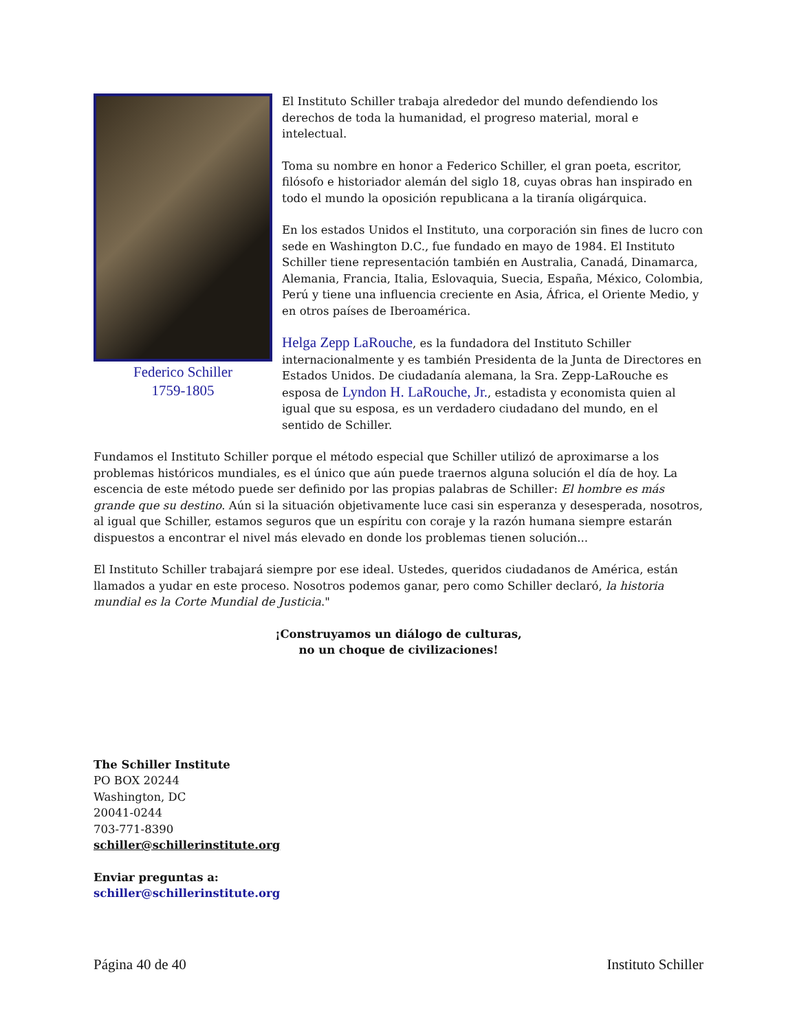Federico Schiller
1759-1805
El Instituto Schiller trabaja alrededor del mundo defendiendo los derechos de toda la humanidad, el progreso material, moral e intelectual.
Toma su nombre en honor a Federico Schiller, el gran poeta, escritor, filósofo e historiador alemán del siglo 18, cuyas obras han inspirado en todo el mundo la oposición republicana a la tiranía oligárquica.
En los estados Unidos el Instituto, una corporación sin fines de lucro con sede en Washington D.C., fue fundado en mayo de 1984. El Instituto Schiller tiene representación también en Australia, Canadá, Dinamarca, Alemania, Francia, Italia, Eslovaquia, Suecia, España, México, Colombia, Perú y tiene una influencia creciente en Asia, África, el Oriente Medio, y en otros países de Iberoamérica.
Helga Zepp LaRouche, es la fundadora del Instituto Schiller internacionalmente y es también Presidenta de la Junta de Directores en Estados Unidos. De ciudadanía alemana, la Sra. Zepp-LaRouche es esposa de Lyndon H. LaRouche, Jr., estadista y economista quien al igual que su esposa, es un verdadero ciudadano del mundo, en el sentido de Schiller.
Fundamos el Instituto Schiller porque el método especial que Schiller utilizó de aproximarse a los problemas históricos mundiales, es el único que aún puede traernos alguna solución el día de hoy. La escencia de este método puede ser definido por las propias palabras de Schiller: El hombre es más grande que su destino. Aún si la situación objetivamente luce casi sin esperanza y desesperada, nosotros, al igual que Schiller, estamos seguros que un espíritu con coraje y la razón humana siempre estarán dispuestos a encontrar el nivel más elevado en donde los problemas tienen solución...
El Instituto Schiller trabajará siempre por ese ideal. Ustedes, queridos ciudadanos de América, están llamados a yudar en este proceso. Nosotros podemos ganar, pero como Schiller declaró, la historia mundial es la Corte Mundial de Justicia."
¡Construyamos un diálogo de culturas,
no un choque de civilizaciones!
The Schiller Institute
PO BOX 20244
Washington, DC
20041-0244
703-771-8390
schiller@schillerinstitute.org
Enviar preguntas a:
schiller@schillerinstitute.org
Página 40 de 40 Instituto Schiller